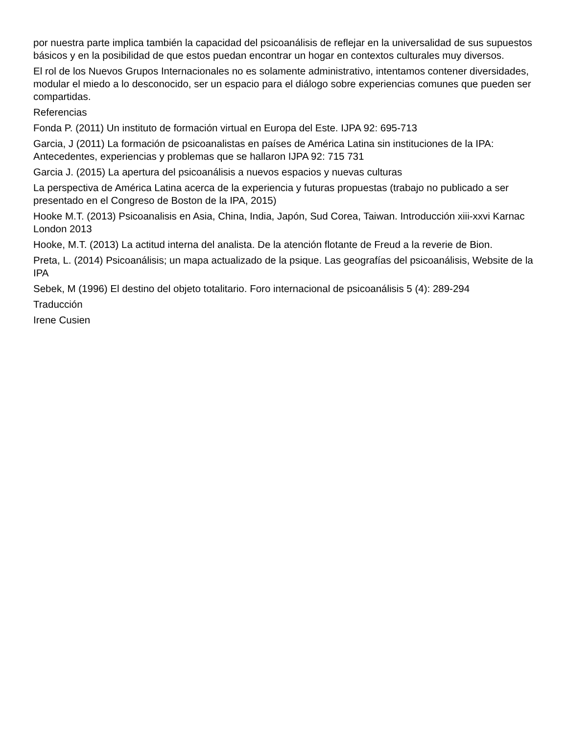por nuestra parte implica también la capacidad del psicoanálisis de reflejar en la universalidad de sus supuestos básicos y en la posibilidad de que estos puedan encontrar un hogar en contextos culturales muy diversos.
El rol de los Nuevos Grupos Internacionales no es solamente administrativo, intentamos contener diversidades, modular el miedo a lo desconocido, ser un espacio para el diálogo sobre experiencias comunes que pueden ser compartidas.
Referencias
Fonda P. (2011) Un instituto de formación virtual en Europa del Este. IJPA 92: 695-713
Garcia, J (2011) La formación de psicoanalistas en países de América Latina sin instituciones de la IPA: Antecedentes, experiencias y problemas que se hallaron IJPA 92: 715 731
Garcia J. (2015) La apertura del psicoanálisis a nuevos espacios y nuevas culturas
La perspectiva de América Latina acerca de la experiencia y futuras propuestas (trabajo no publicado a ser presentado en el Congreso de Boston de la IPA, 2015)
Hooke M.T. (2013) Psicoanalisis en Asia, China, India, Japón, Sud Corea, Taiwan. Introducción xiii-xxvi Karnac London 2013
Hooke, M.T. (2013) La actitud interna del analista. De la atención flotante de Freud a la reverie de Bion.
Preta, L. (2014) Psicoanálisis; un mapa actualizado de la psique. Las geografías del psicoanálisis, Website de la IPA
Sebek, M (1996) El destino del objeto totalitario. Foro internacional de psicoanálisis 5 (4): 289-294
Traducción
Irene Cusien